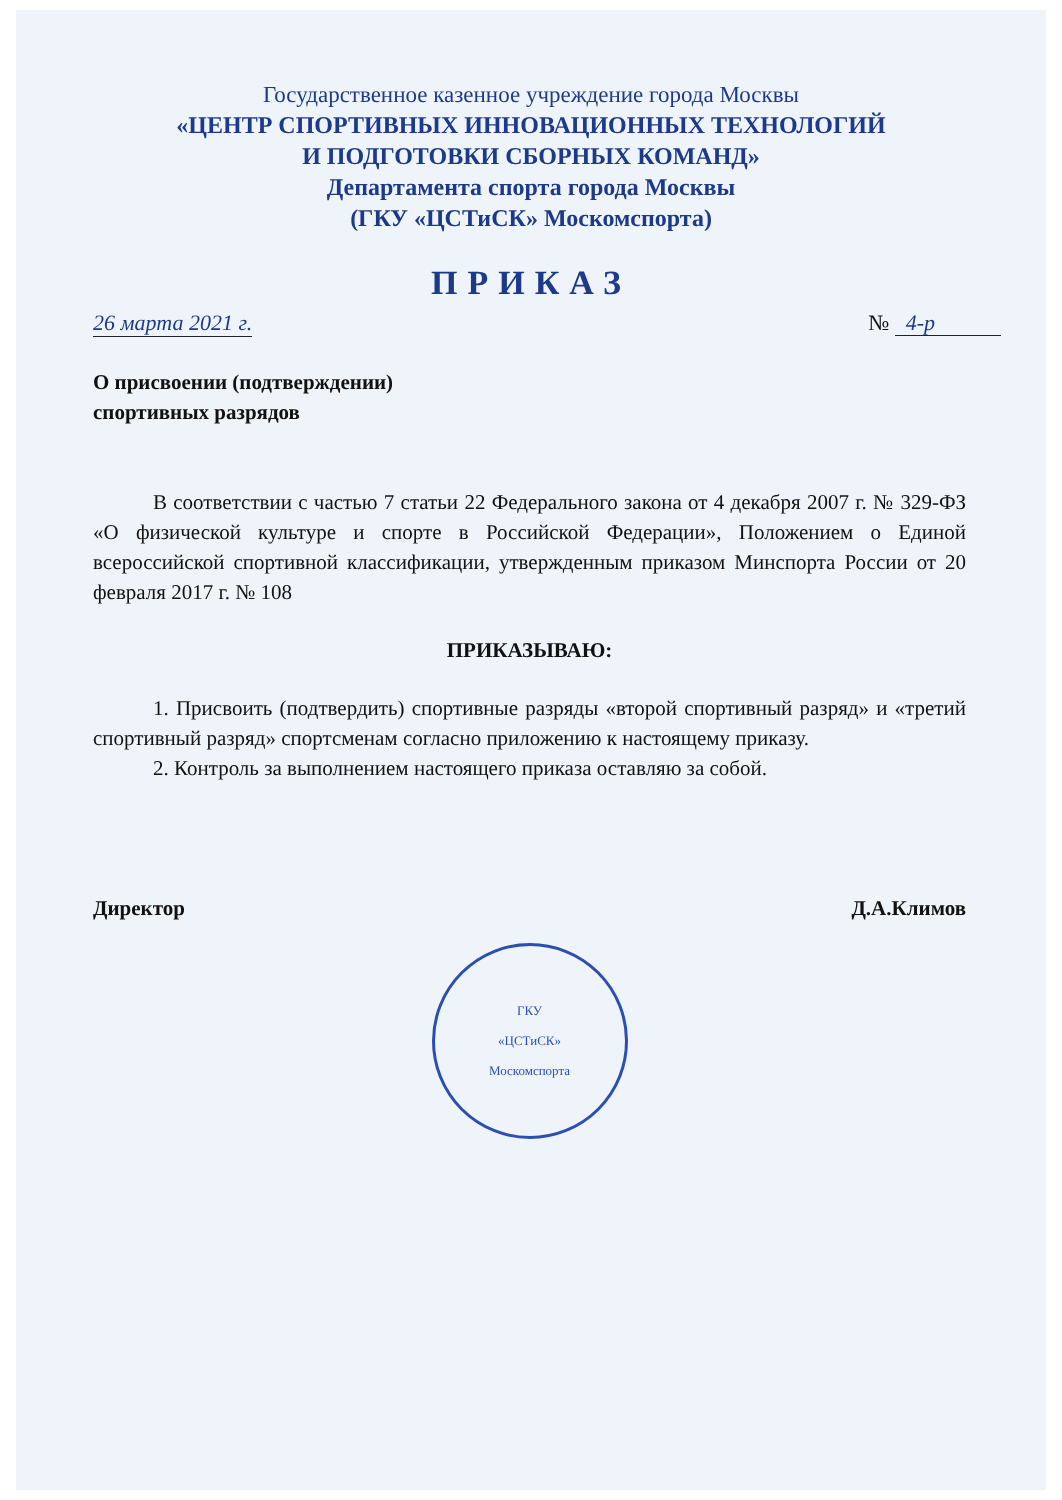Государственное казенное учреждение города Москвы
«ЦЕНТР СПОРТИВНЫХ ИННОВАЦИОННЫХ ТЕХНОЛОГИЙ
И ПОДГОТОВКИ СБОРНЫХ КОМАНД»
Департамента спорта города Москвы
(ГКУ «ЦСТиСК» Москомспорта)
ПРИКАЗ
26 марта 2021 г. № 4-р
О присвоении (подтверждении)
спортивных разрядов
В соответствии с частью 7 статьи 22 Федерального закона от 4 декабря 2007 г. № 329-ФЗ «О физической культуре и спорте в Российской Федерации», Положением о Единой всероссийской спортивной классификации, утвержденным приказом Минспорта России от 20 февраля 2017 г. № 108
ПРИКАЗЫВАЮ:
1. Присвоить (подтвердить) спортивные разряды «второй спортивный разряд» и «третий спортивный разряд» спортсменам согласно приложению к настоящему приказу.
2. Контроль за выполнением настоящего приказа оставляю за собой.
Директор Д.А.Климов
ГКУ
«ЦСТиСК»
Москомспорта